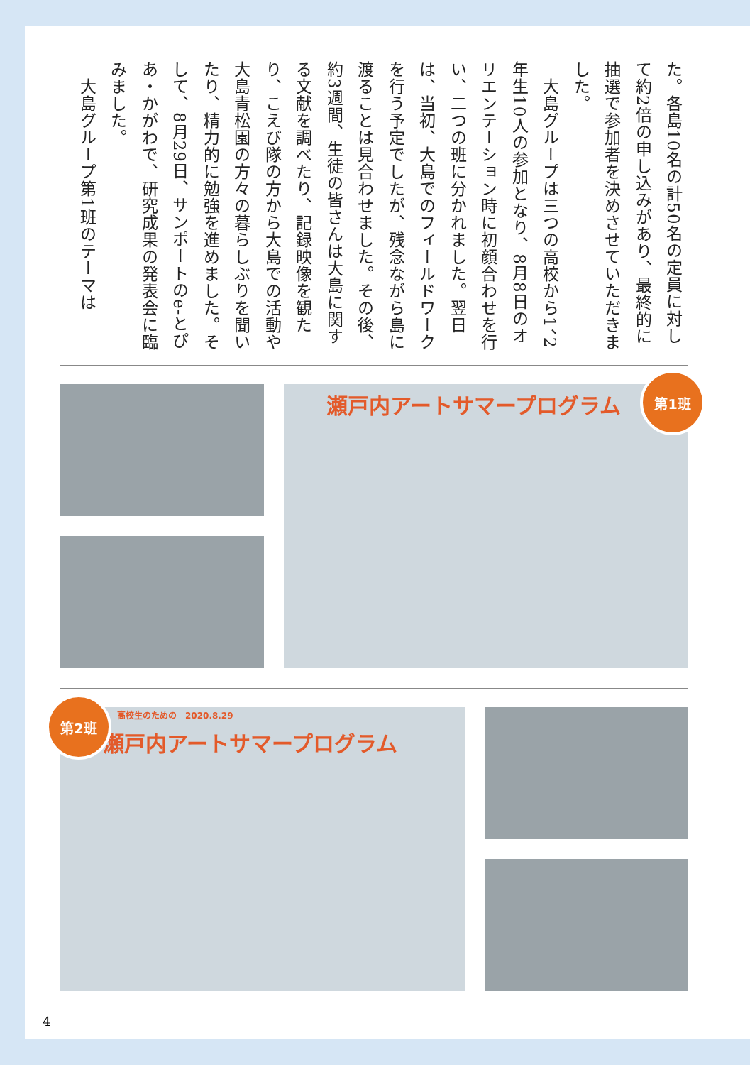た。各島10名の計50名の定員に対して約2倍の申し込みがあり、最終的に抽選で参加者を決めさせていただきました。
　大島グループは三つの高校から1、2年生10人の参加となり、8月8日のオリエンテーション時に初顔合わせを行い、二つの班に分かれました。翌日は、当初、大島でのフィールドワークを行う予定でしたが、残念ながら島に渡ることは見合わせました。その後、約3週間、生徒の皆さんは大島に関する文献を調べたり、記録映像を観たり、こえび隊の方から大島での活動や大島青松園の方々の暮らしぶりを聞いたり、精力的に勉強を進めました。そして、8月29日、サンポートのe-とぴあ・かがわで、研究成果の発表会に臨みました。
　大島グループ第1班のテーマは
瀬戸内アートサマープログラム
第1班
高校生のための　2020.8.29
瀬戸内アートサマープログラム
第2班
4